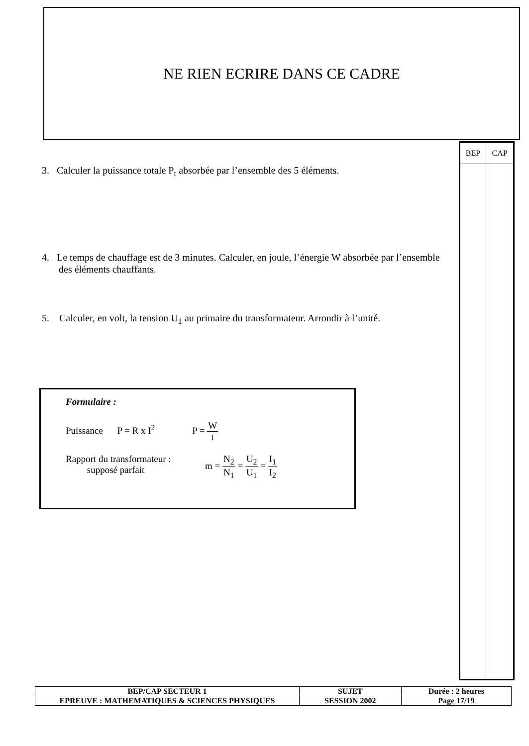NE RIEN ECRIRE DANS CE CADRE
| BEP | CAP |
| --- | --- |
3. Calculer la puissance totale P<sub>t</sub> absorbée par l’ensemble des 5 éléments.
4. Le temps de chauffage est de 3 minutes. Calculer, en joule, l’énergie W absorbée par l’ensemble des éléments chauffants.
5. Calculer, en volt, la tension U<sub>1</sub> au primaire du transformateur. Arrondir à l’unité.
Formulaire :
Puissance P = R x I<sup>2</sup> P = W t
Rapport du transformateur :
supposé parfait
m = N<sub>2</sub> N<sub>1</sub> = U<sub>2</sub> U<sub>1</sub> = I<sub>1</sub> I<sub>2</sub>
| BEP/CAP SECTEUR 1 | SUJET | Durée : 2 heures |
| EPREUVE : MATHEMATIQUES & SCIENCES PHYSIQUES | SESSION 2002 | Page 17/19 |